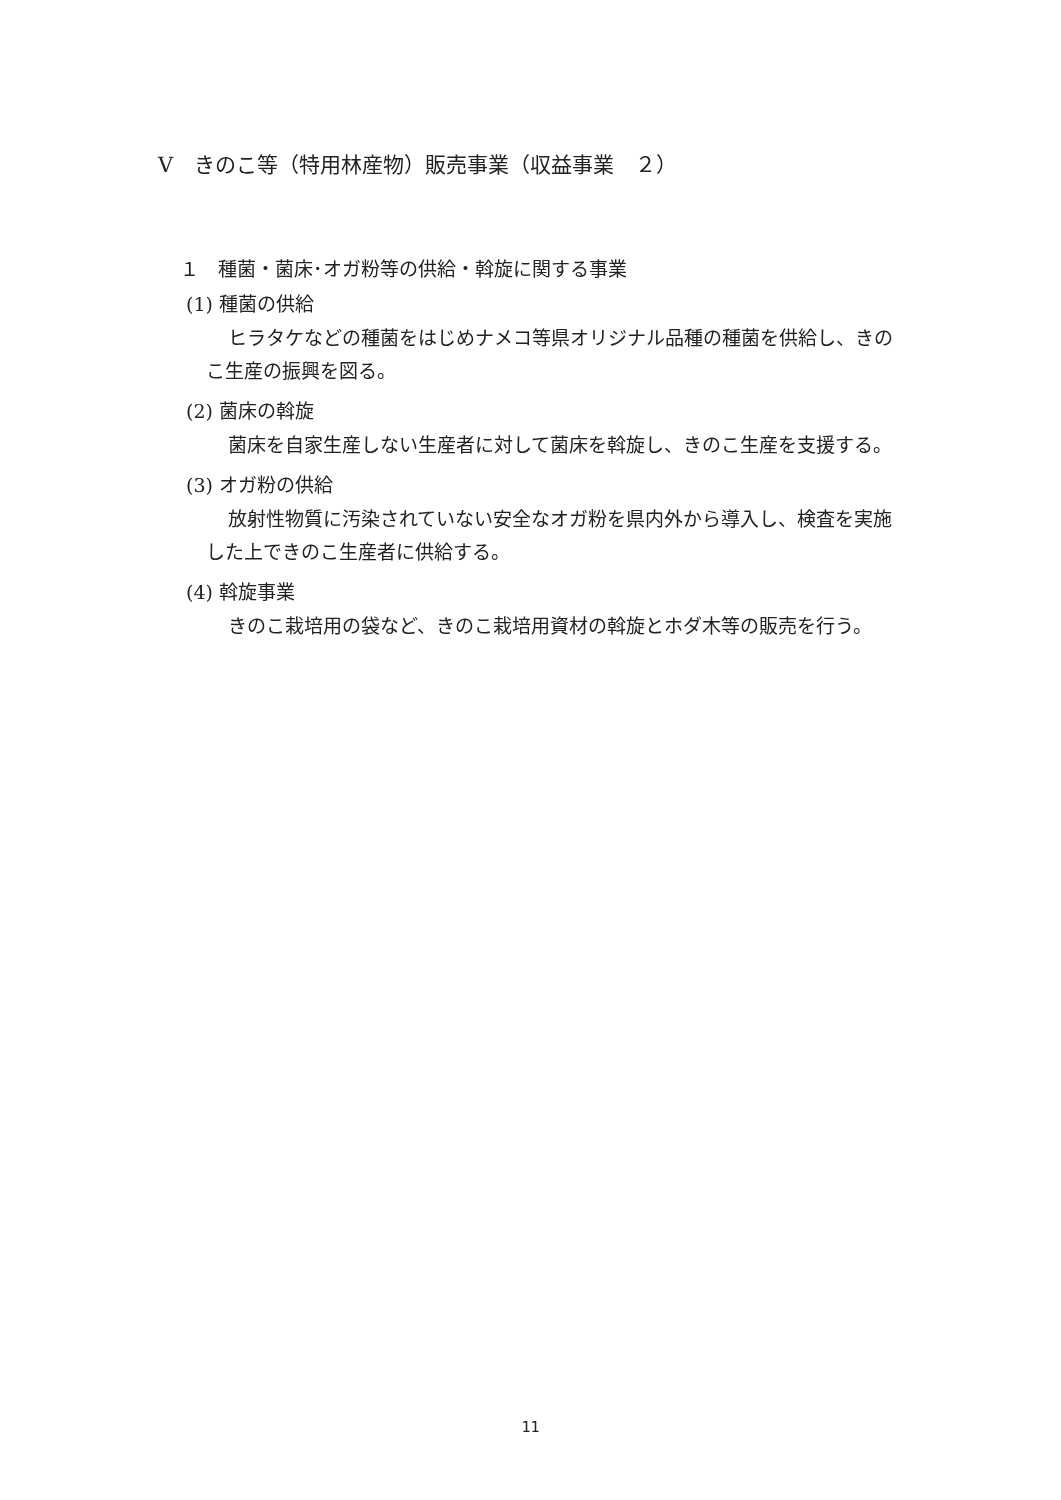V　きのこ等（特用林産物）販売事業（収益事業　２）
１　種菌・菌床･オガ粉等の供給・斡旋に関する事業
(1) 種菌の供給
ヒラタケなどの種菌をはじめナメコ等県オリジナル品種の種菌を供給し、きのこ生産の振興を図る。
(2) 菌床の斡旋
菌床を自家生産しない生産者に対して菌床を斡旋し、きのこ生産を支援する。
(3) オガ粉の供給
放射性物質に汚染されていない安全なオガ粉を県内外から導入し、検査を実施した上できのこ生産者に供給する。
(4) 斡旋事業
きのこ栽培用の袋など、きのこ栽培用資材の斡旋とホダ木等の販売を行う。
11